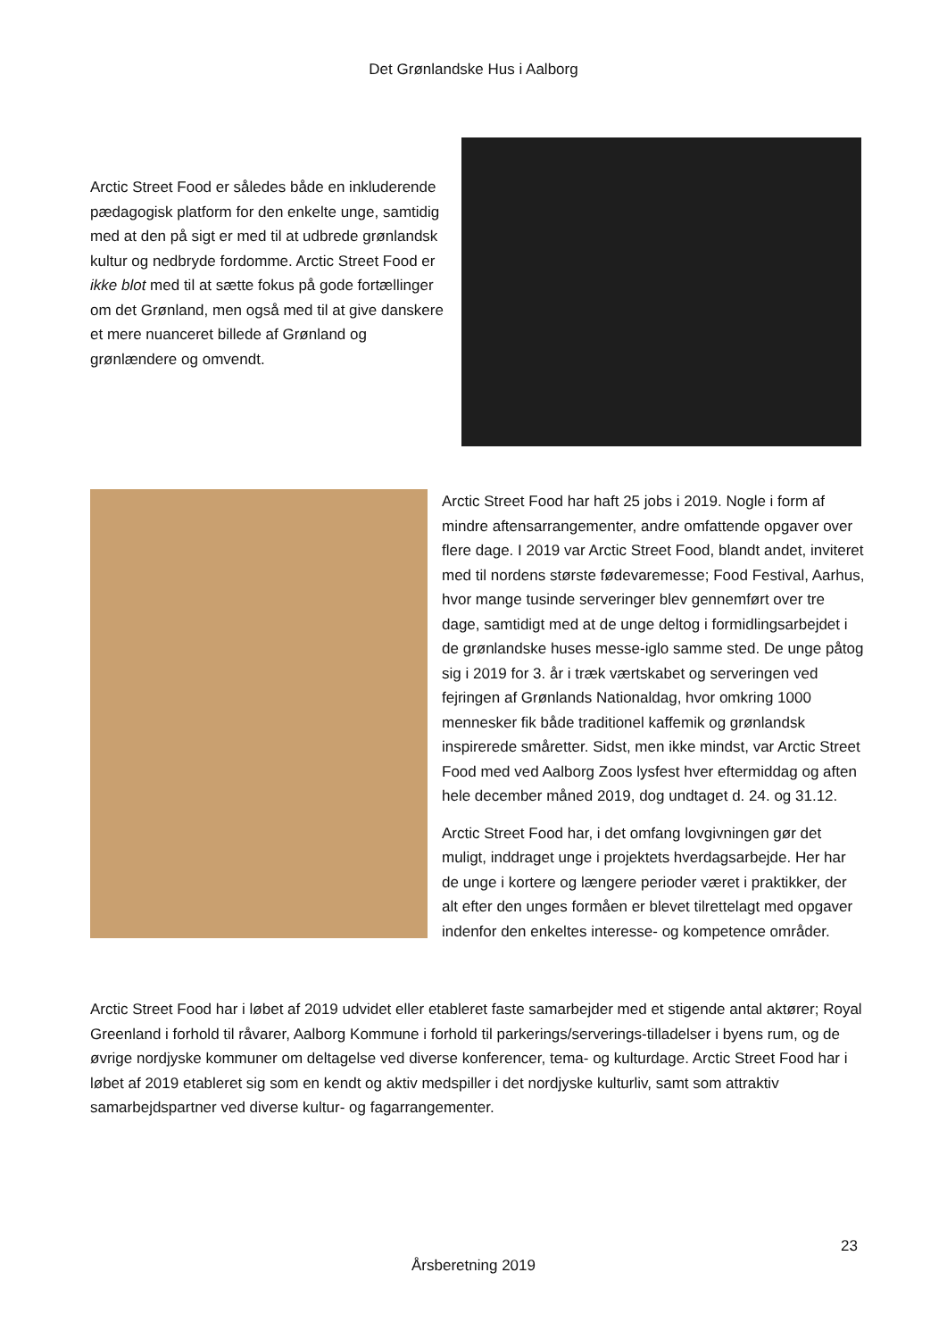Det Grønlandske Hus i Aalborg
Arctic Street Food er således både en inkluderende pædagogisk platform for den enkelte unge, samtidig med at den på sigt er med til at udbrede grønlandsk kultur og nedbryde fordomme. Arctic Street Food er ikke blot med til at sætte fokus på gode fortællinger om det Grønland, men også med til at give danskere et mere nuanceret billede af Grønland og grønlændere og omvendt.
Arctic Street Food har haft 25 jobs i 2019. Nogle i form af mindre aftensarrangementer, andre omfattende opgaver over flere dage. I 2019 var Arctic Street Food, blandt andet, inviteret med til nordens største fødevaremesse; Food Festival, Aarhus, hvor mange tusinde serveringer blev gennemført over tre dage, samtidigt med at de unge deltog i formidlingsarbejdet i de grønlandske huses messe-iglo samme sted. De unge påtog sig i 2019 for 3. år i træk værtskabet og serveringen ved fejringen af Grønlands Nationaldag, hvor omkring 1000 mennesker fik både traditionel kaffemik og grønlandsk inspirerede småretter. Sidst, men ikke mindst, var Arctic Street Food med ved Aalborg Zoos lysfest hver eftermiddag og aften hele december måned 2019, dog undtaget d. 24. og 31.12.
Arctic Street Food har, i det omfang lovgivningen gør det muligt, inddraget unge i projektets hverdagsarbejde. Her har de unge i kortere og længere perioder været i praktikker, der alt efter den unges formåen er blevet tilrettelagt med opgaver indenfor den enkeltes interesse- og kompetence områder.
Arctic Street Food har i løbet af 2019 udvidet eller etableret faste samarbejder med et stigende antal aktører; Royal Greenland i forhold til råvarer, Aalborg Kommune i forhold til parkerings/serverings-tilladelser i byens rum, og de øvrige nordjyske kommuner om deltagelse ved diverse konferencer, tema- og kulturdage. Arctic Street Food har i løbet af 2019 etableret sig som en kendt og aktiv medspiller i det nordjyske kulturliv, samt som attraktiv samarbejdspartner ved diverse kultur- og fagarrangementer.
23
Årsberetning 2019